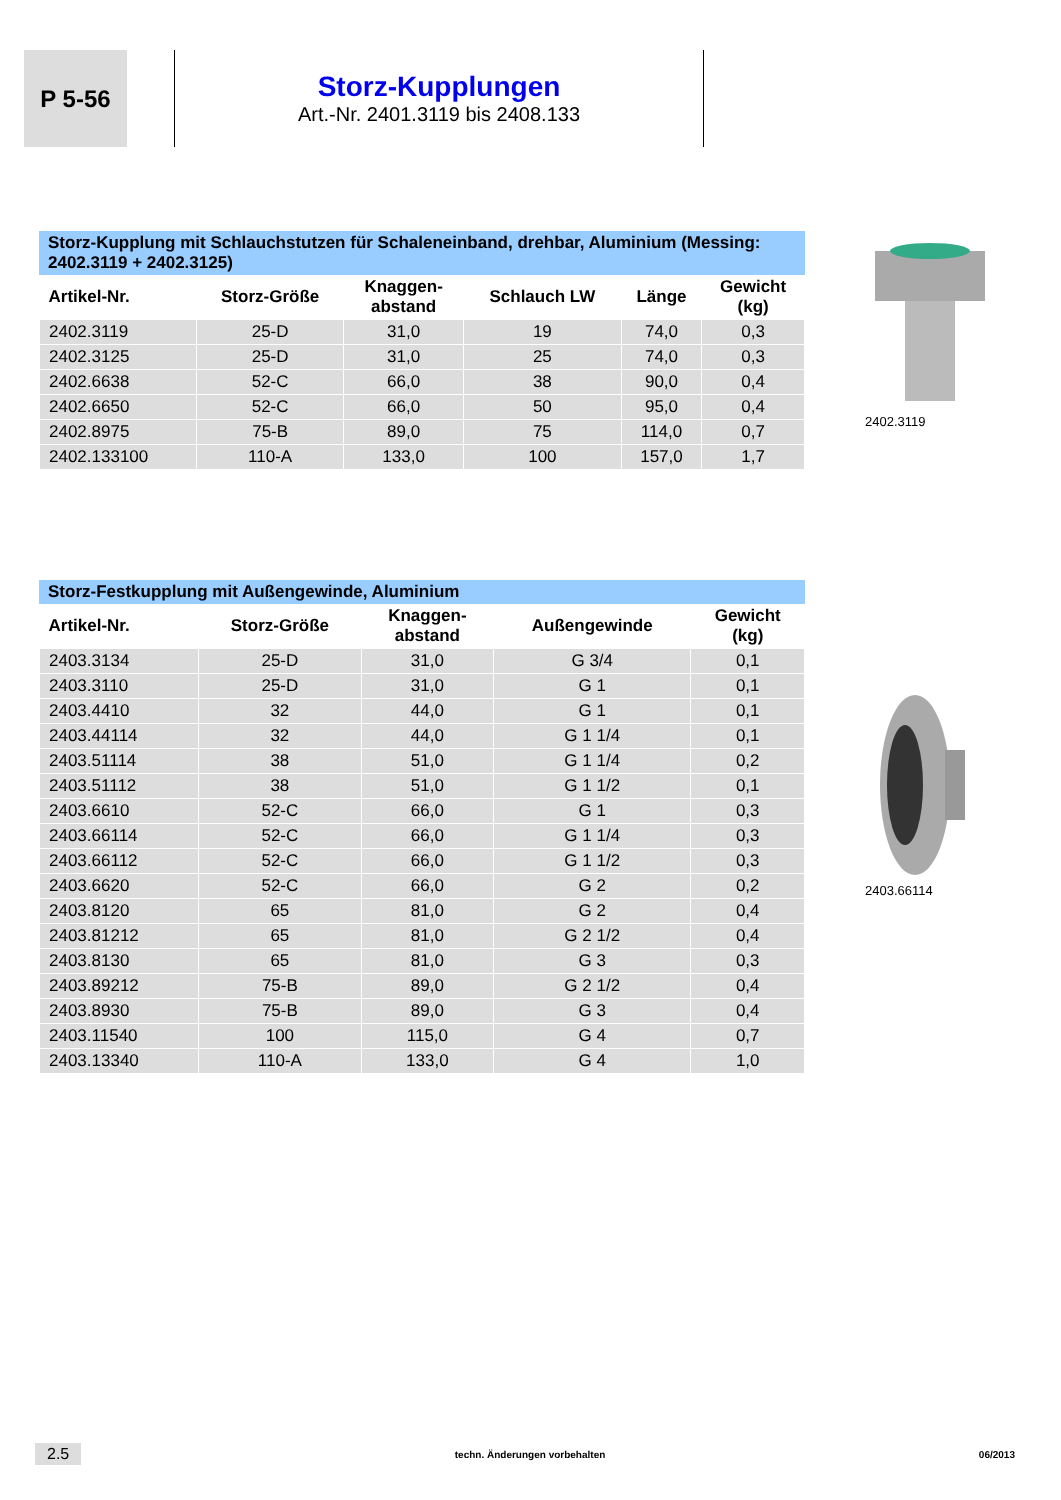P 5-56
Storz-Kupplungen
Art.-Nr. 2401.3119 bis 2408.133
Storz-Kupplung mit Schlauchstutzen für Schaleneinband, drehbar, Aluminium (Messing: 2402.3119 + 2402.3125)
| Artikel-Nr. | Storz-Größe | Knaggen- abstand | Schlauch LW | Länge | Gewicht (kg) |
| --- | --- | --- | --- | --- | --- |
| 2402.3119 | 25-D | 31,0 | 19 | 74,0 | 0,3 |
| 2402.3125 | 25-D | 31,0 | 25 | 74,0 | 0,3 |
| 2402.6638 | 52-C | 66,0 | 38 | 90,0 | 0,4 |
| 2402.6650 | 52-C | 66,0 | 50 | 95,0 | 0,4 |
| 2402.8975 | 75-B | 89,0 | 75 | 114,0 | 0,7 |
| 2402.133100 | 110-A | 133,0 | 100 | 157,0 | 1,7 |
2402.3119
Storz-Festkupplung mit Außengewinde, Aluminium
| Artikel-Nr. | Storz-Größe | Knaggen- abstand | Außengewinde | Gewicht (kg) |
| --- | --- | --- | --- | --- |
| 2403.3134 | 25-D | 31,0 | G 3/4 | 0,1 |
| 2403.3110 | 25-D | 31,0 | G 1 | 0,1 |
| 2403.4410 | 32 | 44,0 | G 1 | 0,1 |
| 2403.44114 | 32 | 44,0 | G 1 1/4 | 0,1 |
| 2403.51114 | 38 | 51,0 | G 1 1/4 | 0,2 |
| 2403.51112 | 38 | 51,0 | G 1 1/2 | 0,1 |
| 2403.6610 | 52-C | 66,0 | G 1 | 0,3 |
| 2403.66114 | 52-C | 66,0 | G 1 1/4 | 0,3 |
| 2403.66112 | 52-C | 66,0 | G 1 1/2 | 0,3 |
| 2403.6620 | 52-C | 66,0 | G 2 | 0,2 |
| 2403.8120 | 65 | 81,0 | G 2 | 0,4 |
| 2403.81212 | 65 | 81,0 | G 2 1/2 | 0,4 |
| 2403.8130 | 65 | 81,0 | G 3 | 0,3 |
| 2403.89212 | 75-B | 89,0 | G 2 1/2 | 0,4 |
| 2403.8930 | 75-B | 89,0 | G 3 | 0,4 |
| 2403.11540 | 100 | 115,0 | G 4 | 0,7 |
| 2403.13340 | 110-A | 133,0 | G 4 | 1,0 |
2403.66114
2.5 techn. Änderungen vorbehalten 06/2013